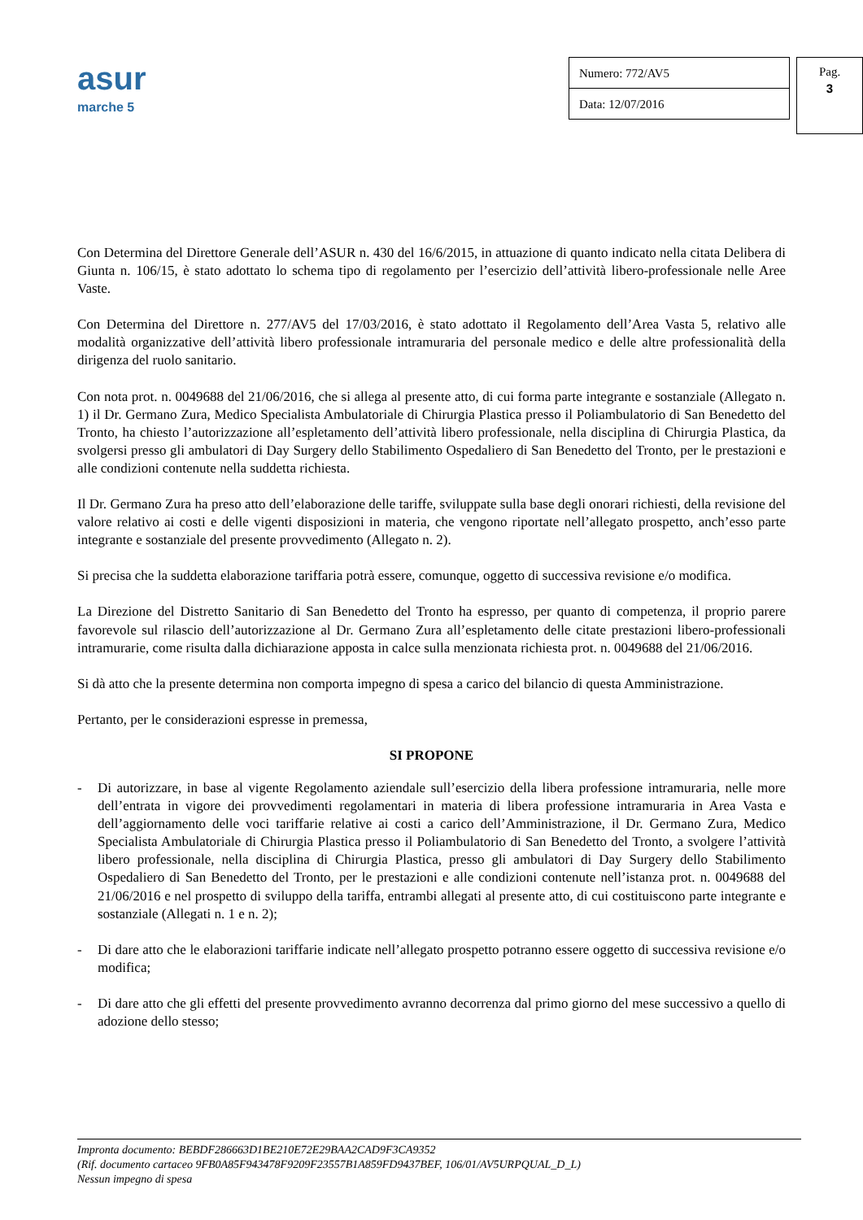asur
marche 5
Numero: 772/AV5
Data: 12/07/2016
Pag.
3
Con Determina del Direttore Generale dell’ASUR n. 430 del 16/6/2015, in attuazione di quanto indicato nella citata Delibera di Giunta n. 106/15, è stato adottato lo schema tipo di regolamento per l’esercizio dell’attività libero-professionale nelle Aree Vaste.
Con Determina del Direttore n. 277/AV5 del 17/03/2016, è stato adottato il Regolamento dell’Area Vasta 5, relativo alle modalità organizzative dell’attività libero professionale intramuraria del personale medico e delle altre professionalità della dirigenza del ruolo sanitario.
Con nota prot. n. 0049688 del 21/06/2016, che si allega al presente atto, di cui forma parte integrante e sostanziale (Allegato n. 1) il Dr. Germano Zura, Medico Specialista Ambulatoriale di Chirurgia Plastica presso il Poliambulatorio di San Benedetto del Tronto, ha chiesto l’autorizzazione all’espletamento dell’attività libero professionale, nella disciplina di Chirurgia Plastica, da svolgersi presso gli ambulatori di Day Surgery dello Stabilimento Ospedaliero di San Benedetto del Tronto, per le prestazioni e alle condizioni contenute nella suddetta richiesta.
Il Dr. Germano Zura ha preso atto dell’elaborazione delle tariffe, sviluppate sulla base degli onorari richiesti, della revisione del valore relativo ai costi e delle vigenti disposizioni in materia, che vengono riportate nell’allegato prospetto, anch’esso parte integrante e sostanziale del presente provvedimento (Allegato n. 2).
Si precisa che la suddetta elaborazione tariffaria potrà essere, comunque, oggetto di successiva revisione e/o modifica.
La Direzione del Distretto Sanitario di San Benedetto del Tronto ha espresso, per quanto di competenza, il proprio parere favorevole sul rilascio dell’autorizzazione al Dr. Germano Zura all’espletamento delle citate prestazioni libero-professionali intramurarie, come risulta dalla dichiarazione apposta in calce sulla menzionata richiesta prot. n. 0049688 del 21/06/2016.
Si dà atto che la presente determina non comporta impegno di spesa a carico del bilancio di questa Amministrazione.
Pertanto, per le considerazioni espresse in premessa,
SI PROPONE
- Di autorizzare, in base al vigente Regolamento aziendale sull’esercizio della libera professione intramuraria, nelle more dell’entrata in vigore dei provvedimenti regolamentari in materia di libera professione intramuraria in Area Vasta e dell’aggiornamento delle voci tariffarie relative ai costi a carico dell’Amministrazione, il Dr. Germano Zura, Medico Specialista Ambulatoriale di Chirurgia Plastica presso il Poliambulatorio di San Benedetto del Tronto, a svolgere l’attività libero professionale, nella disciplina di Chirurgia Plastica, presso gli ambulatori di Day Surgery dello Stabilimento Ospedaliero di San Benedetto del Tronto, per le prestazioni e alle condizioni contenute nell’istanza prot. n. 0049688 del 21/06/2016 e nel prospetto di sviluppo della tariffa, entrambi allegati al presente atto, di cui costituiscono parte integrante e sostanziale (Allegati n. 1 e n. 2);
- Di dare atto che le elaborazioni tariffarie indicate nell’allegato prospetto potranno essere oggetto di successiva revisione e/o modifica;
- Di dare atto che gli effetti del presente provvedimento avranno decorrenza dal primo giorno del mese successivo a quello di adozione dello stesso;
Impronta documento: BEBDF286663D1BE210E72E29BAA2CAD9F3CA9352
(Rif. documento cartaceo 9FB0A85F943478F9209F23557B1A859FD9437BEF, 106/01/AV5URPQUAL_D_L)
Nessun impegno di spesa